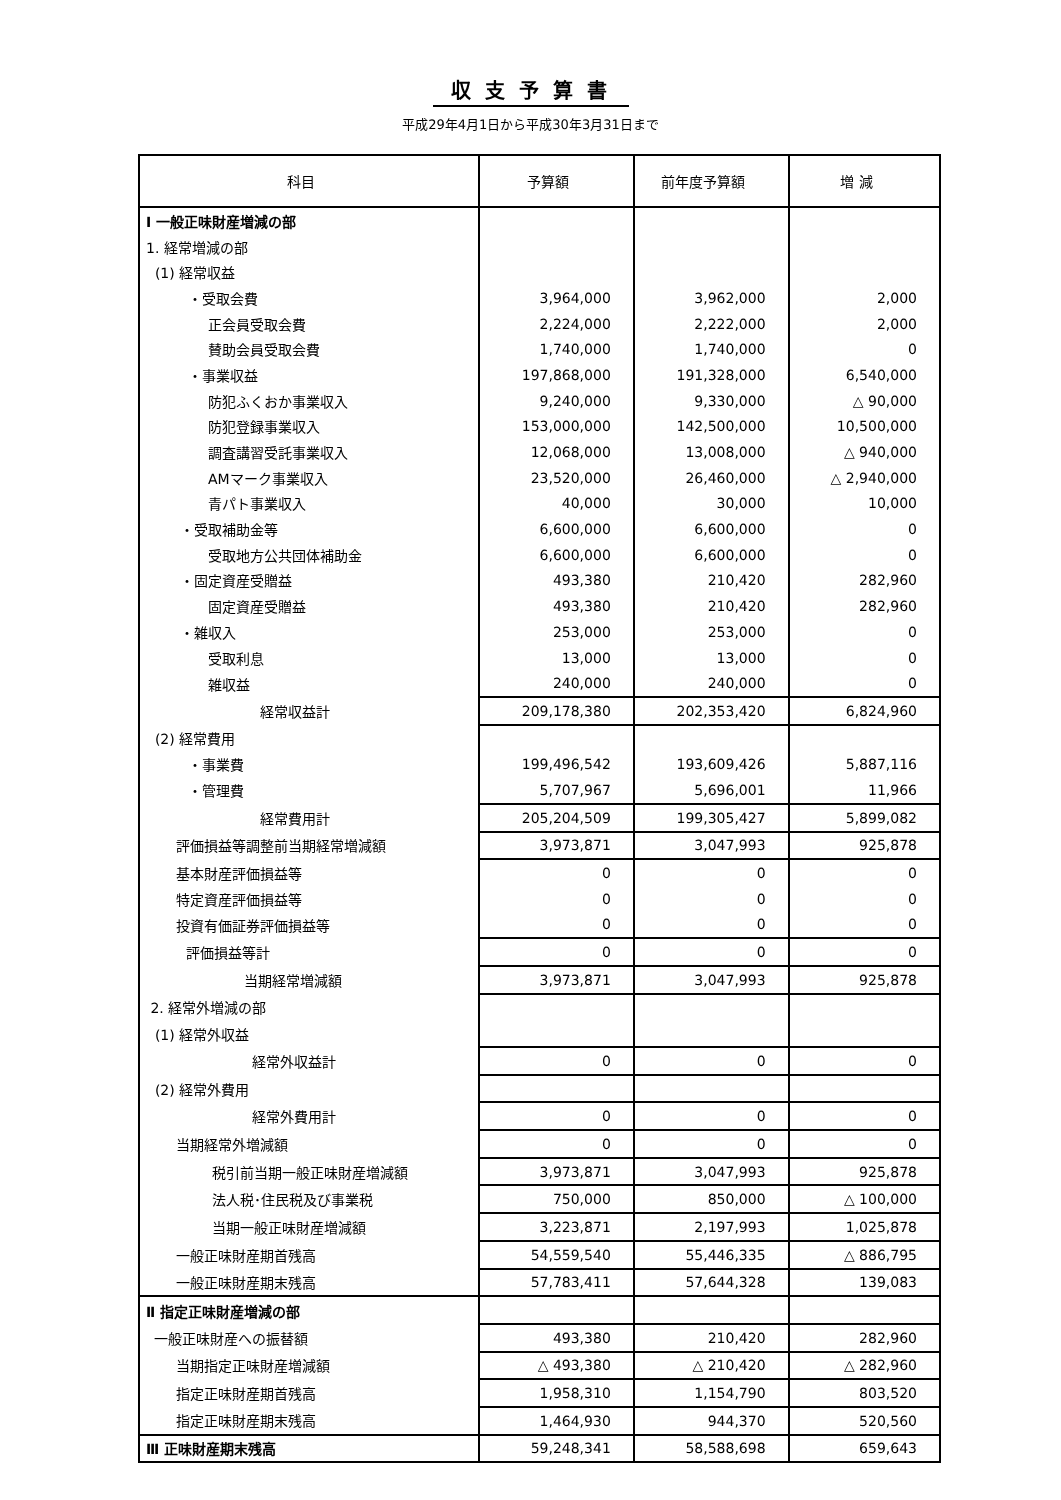収支予算書
平成29年4月1日から平成30年3月31日まで
| 科目 | 予算額 | 前年度予算額 | 増 減 |
| --- | --- | --- | --- |
| Ⅰ 一般正味財産増減の部 | | | |
| 1. 経常増減の部 | | | |
| (1) 経常収益 | | | |
| ・受取会費 | 3,964,000 | 3,962,000 | 2,000 |
| 正会員受取会費 | 2,224,000 | 2,222,000 | 2,000 |
| 賛助会員受取会費 | 1,740,000 | 1,740,000 | 0 |
| ・事業収益 | 197,868,000 | 191,328,000 | 6,540,000 |
| 防犯ふくおか事業収入 | 9,240,000 | 9,330,000 | △ 90,000 |
| 防犯登録事業収入 | 153,000,000 | 142,500,000 | 10,500,000 |
| 調査講習受託事業収入 | 12,068,000 | 13,008,000 | △ 940,000 |
| AMマーク事業収入 | 23,520,000 | 26,460,000 | △ 2,940,000 |
| 青パト事業収入 | 40,000 | 30,000 | 10,000 |
| ・受取補助金等 | 6,600,000 | 6,600,000 | 0 |
| 受取地方公共団体補助金 | 6,600,000 | 6,600,000 | 0 |
| ・固定資産受贈益 | 493,380 | 210,420 | 282,960 |
| 固定資産受贈益 | 493,380 | 210,420 | 282,960 |
| ・雑収入 | 253,000 | 253,000 | 0 |
| 受取利息 | 13,000 | 13,000 | 0 |
| 雑収益 | 240,000 | 240,000 | 0 |
| 経常収益計 | 209,178,380 | 202,353,420 | 6,824,960 |
| (2) 経常費用 | | | |
| ・事業費 | 199,496,542 | 193,609,426 | 5,887,116 |
| ・管理費 | 5,707,967 | 5,696,001 | 11,966 |
| 経常費用計 | 205,204,509 | 199,305,427 | 5,899,082 |
| 評価損益等調整前当期経常増減額 | 3,973,871 | 3,047,993 | 925,878 |
| 基本財産評価損益等 | 0 | 0 | 0 |
| 特定資産評価損益等 | 0 | 0 | 0 |
| 投資有価証券評価損益等 | 0 | 0 | 0 |
| 評価損益等計 | 0 | 0 | 0 |
| 当期経常増減額 | 3,973,871 | 3,047,993 | 925,878 |
| 2. 経常外増減の部 | | | |
| (1) 経常外収益 | | | |
| 経常外収益計 | 0 | 0 | 0 |
| (2) 経常外費用 | | | |
| 経常外費用計 | 0 | 0 | 0 |
| 当期経常外増減額 | 0 | 0 | 0 |
| 税引前当期一般正味財産増減額 | 3,973,871 | 3,047,993 | 925,878 |
| 法人税･住民税及び事業税 | 750,000 | 850,000 | △ 100,000 |
| 当期一般正味財産増減額 | 3,223,871 | 2,197,993 | 1,025,878 |
| 一般正味財産期首残高 | 54,559,540 | 55,446,335 | △ 886,795 |
| 一般正味財産期末残高 | 57,783,411 | 57,644,328 | 139,083 |
| Ⅱ 指定正味財産増減の部 | | | |
| 一般正味財産への振替額 | 493,380 | 210,420 | 282,960 |
| 当期指定正味財産増減額 | △ 493,380 | △ 210,420 | △ 282,960 |
| 指定正味財産期首残高 | 1,958,310 | 1,154,790 | 803,520 |
| 指定正味財産期末残高 | 1,464,930 | 944,370 | 520,560 |
| Ⅲ 正味財産期末残高 | 59,248,341 | 58,588,698 | 659,643 |